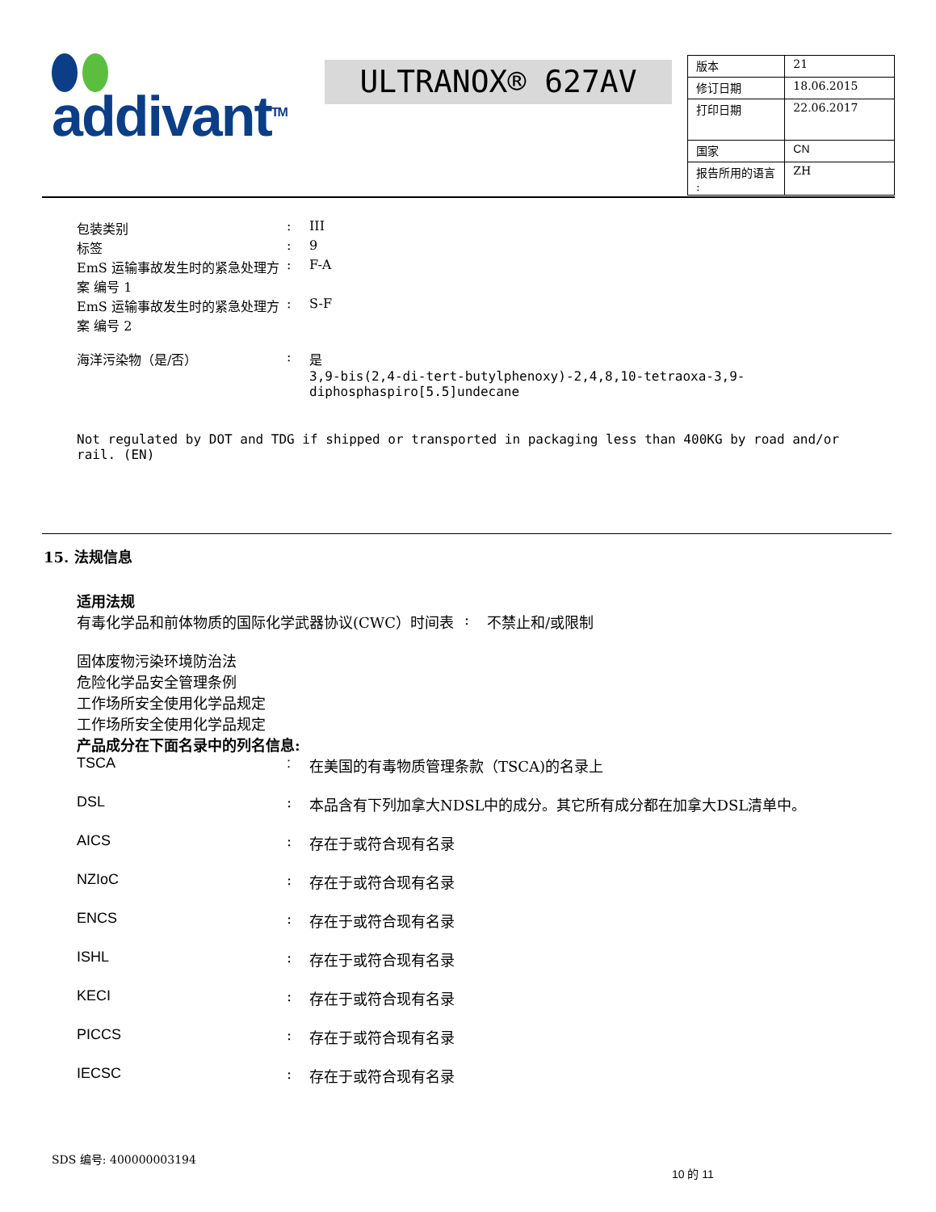addivant<sup>TM</sup> ULTRANOX® 627AV
| 版本 | 21 |
| 修订日期 | 18.06.2015 |
| 打印日期 | 22.06.2017 |
| 国家 | CN |
| 报告所用的语言 : | ZH |
包装类别 : III
标签 : 9
EmS 运输事故发生时的紧急处理方案 编号 1
: F-A
EmS 运输事故发生时的紧急处理方案 编号 2
: S-F
海洋污染物（是/否） : 是
3,9-bis(2,4-di-tert-butylphenoxy)-2,4,8,10-tetraoxa-3,9-diphosphaspiro[5.5]undecane
Not regulated by DOT and TDG if shipped or transported in packaging less than 400KG by road and/or rail. (EN)
15. 法规信息
适用法规
有毒化学品和前体物质的国际化学武器协议(CWC）时间表 : 不禁止和/或限制
固体废物污染环境防治法
危险化学品安全管理条例
工作场所安全使用化学品规定
工作场所安全使用化学品规定
产品成分在下面名录中的列名信息:
TSCA : 在美国的有毒物质管理条款（TSCA)的名录上
DSL : 本品含有下列加拿大NDSL中的成分。其它所有成分都在加拿大DSL清单中。
AICS : 存在于或符合现有名录
NZIoC : 存在于或符合现有名录
ENCS : 存在于或符合现有名录
ISHL : 存在于或符合现有名录
KECI : 存在于或符合现有名录
PICCS : 存在于或符合现有名录
IECSC : 存在于或符合现有名录
SDS 编号: 400000003194
10 的 11